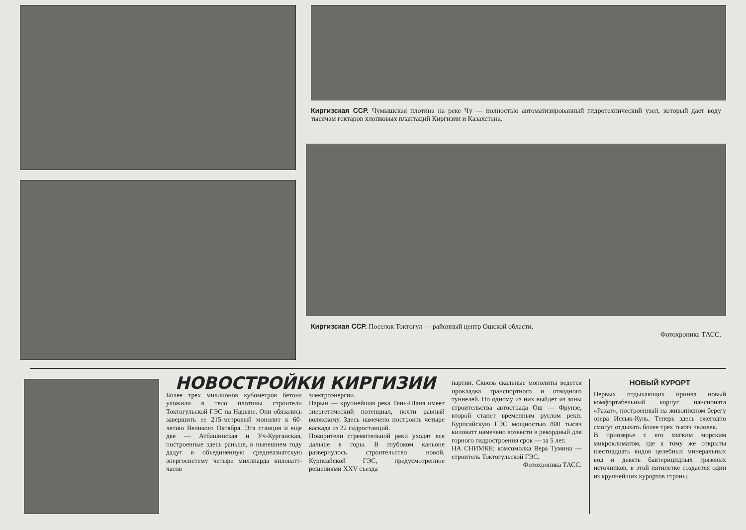Киргизская ССР. Чумышская плотина на реке Чу — полностью автоматизированный гидротехнический узел, который дает воду тысячам гектаров хлопковых плантаций Киргизии и Казахстана.
Киргизская ССР. Поселок Токтогул — районный центр Ошской области.
Фотохроника ТАСС.
НОВОСТРОЙКИ КИРГИЗИИ
Более трех миллионов кубометров бетона уложили в тело плотины строители Токтогульской ГЭС на Нарыне. Они обязались завершить ее 215-метровый монолит к 60-летию Великого Октября. Эта станция и еще две — Атбашинская и Уч-Курганская, построенные здесь раньше, в нынешнем году дадут в объединенную среднеазиатскую энергосистему четыре миллиарда киловатт-часов
электроэнергии.
Нарын — крупнейшая река Тянь-Шаня имеет энергетический потенциал, почти равный волжскому. Здесь намечено построить четыре каскада из 22 гидростанций.
Покорители стремительной реки уходят все дальше в горы. В глубоком каньоне развернулось строительство новой, Курпсайской ГЭС, предусмотренное решениями XXV съезда
партии. Сквозь скальные монолиты ведется прокладка транспортного и отводного туннелей. По одному из них выйдет из зоны строительства автострада Ош — Фрунзе, второй станет временным руслом реки. Курпсайскую ГЭС мощностью 800 тысяч киловатт намечено возвести в рекордный для горного гидростроения срок — за 5 лет.
НА СНИМКЕ: комсомолка Вера Тумина — строитель Токтогульской ГЭС.
Фотохроника ТАСС.
НОВЫЙ КУРОРТ
Первых отдыхающих принял новый комфортабельный корпус пансионата «Рахат», построенный на живописном берегу озера Иссык-Куль. Теперь здесь ежегодно смогут отдыхать более трех тысяч человек.
В приозерье с его мягким морским микроклиматом, где к тому же открыты шестнадцать видов целебных минеральных вод и девять бактерицидных грязевых источников, в этой пятилетке создается один из крупнейших курортов страны.